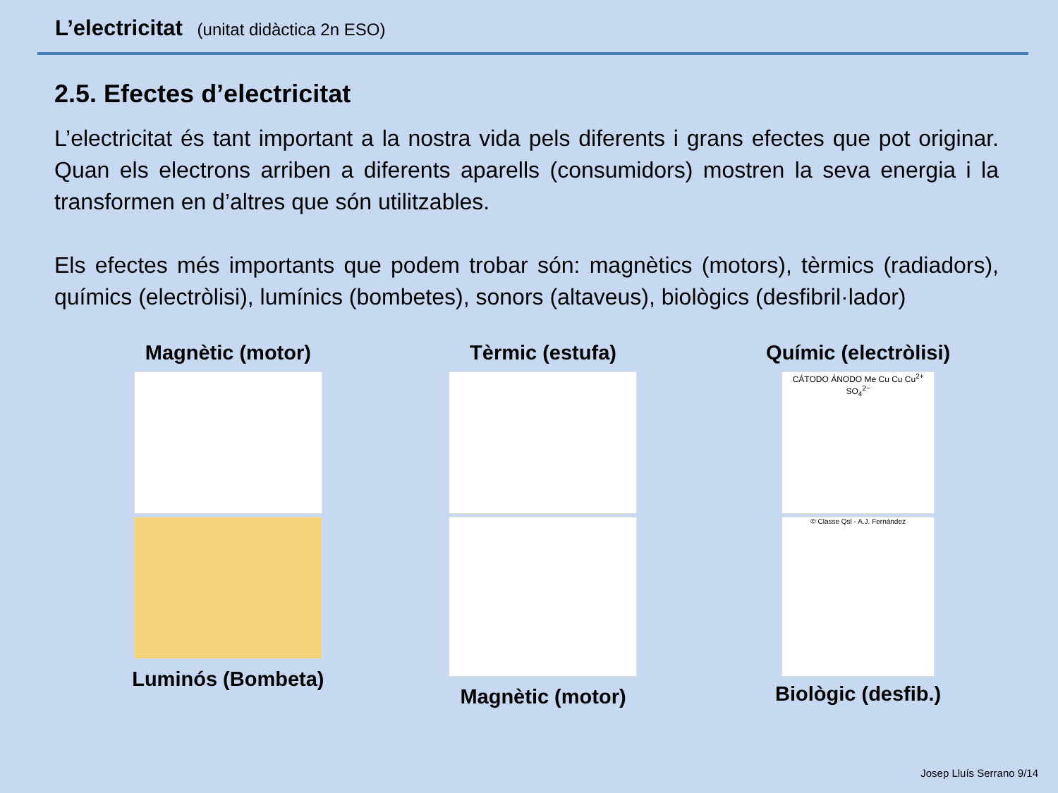L’electricitat (unitat didàctica 2n ESO)
2.5. Efectes d’electricitat
L’electricitat és tant important a la nostra vida pels diferents i grans efectes que pot originar. Quan els electrons arriben a diferents aparells (consumidors) mostren la seva energia i la transformen en d’altres que són utilitzables.
Els efectes més importants que podem trobar són: magnètics (motors), tèrmics (radiadors), químics (electròlisi), lumínics (bombetes), sonors (altaveus), biològics (desfibril·lador)
Magnètic (motor)
Luminós (Bombeta)
Tèrmic (estufa)
Magnètic (motor)
Químic (electròlisi)
CÁTODO ÁNODO Me Cu Cu Cu<sup>2+</sup> SO<sub>4</sub><sup>2−</sup>
© Classe Qsl - A.J. Fernández
Biològic (desfib.)
Josep Lluís Serrano 9/14